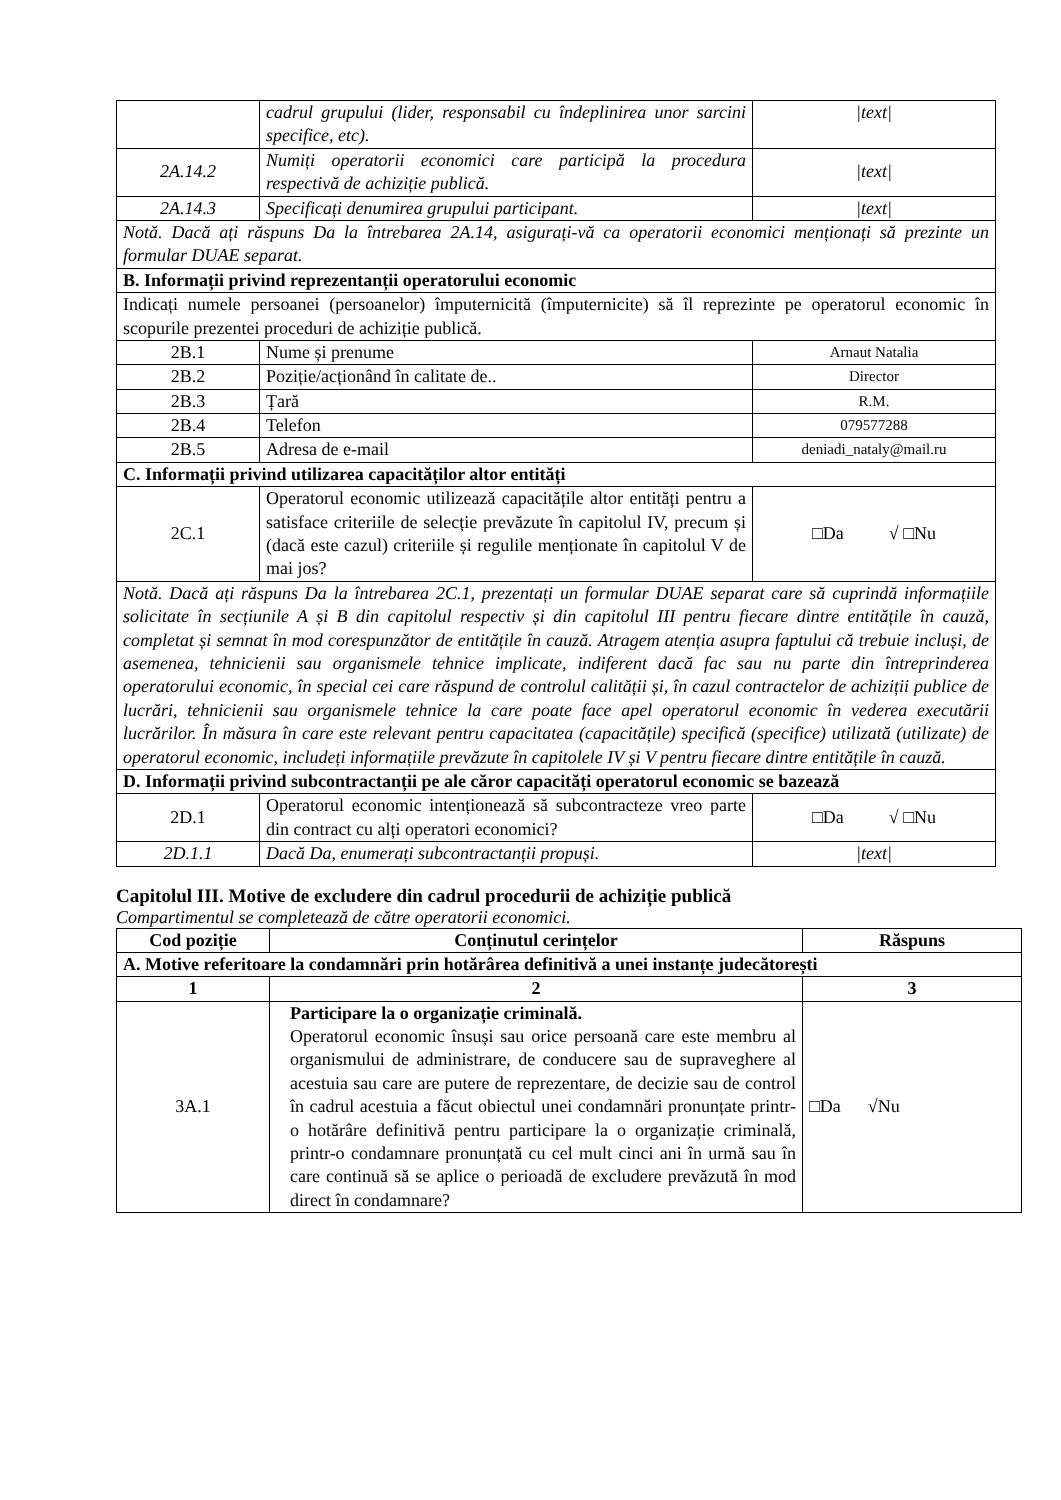| | cadrul grupului (lider, responsabil cu îndeplinirea unor sarcini specifice, etc). | /text/ |
| 2A.14.2 | Numiți operatorii economici care participă la procedura respectivă de achiziție publică. | /text/ |
| 2A.14.3 | Specificați denumirea grupului participant. | /text/ |
| Notă. Dacă ați răspuns Da la întrebarea 2A.14, asigurați-vă ca operatorii economici menționați să prezinte un formular DUAE separat. | | |
| B. Informații privind reprezentanții operatorului economic | | |
| Indicați numele persoanei (persoanelor) împuternicită (împuternicite) să îl reprezinte pe operatorul economic în scopurile prezentei proceduri de achiziție publică. | | |
| 2B.1 | Nume și prenume | Arnaut Natalia |
| 2B.2 | Poziție/acționând în calitate de.. | Director |
| 2B.3 | Țară | R.M. |
| 2B.4 | Telefon | 079577288 |
| 2B.5 | Adresa de e-mail | deniadi_nataly@mail.ru |
| C. Informații privind utilizarea capacităților altor entități | | |
| 2C.1 | Operatorul economic utilizează capacitățile altor entități pentru a satisface criteriile de selecție prevăzute în capitolul IV, precum și (dacă este cazul) criteriile și regulile menționate în capitolul V de mai jos? | □Da √ □Nu |
| Notă. Dacă ați răspuns Da la întrebarea 2C.1, prezentați un formular DUAE separat care să cuprindă informațiile solicitate în secțiunile A și B din capitolul respectiv și din capitolul III pentru fiecare dintre entitățile în cauză, completat și semnat în mod corespunzător de entitățile în cauză. Atragem atenția asupra faptului că trebuie incluși, de asemenea, tehnicienii sau organismele tehnice implicate, indiferent dacă fac sau nu parte din întreprinderea operatorului economic, în special cei care răspund de controlul calității și, în cazul contractelor de achiziții publice de lucrări, tehnicienii sau organismele tehnice la care poate face apel operatorul economic în vederea executării lucrărilor. În măsura în care este relevant pentru capacitatea (capacitățile) specifică (specifice) utilizată (utilizate) de operatorul economic, includeți informațiile prevăzute în capitolele IV și V pentru fiecare dintre entitățile în cauză. | | |
| D. Informații privind subcontractanții pe ale căror capacități operatorul economic se bazează | | |
| 2D.1 | Operatorul economic intenționează să subcontracteze vreo parte din contract cu alți operatori economici? | □Da √ □Nu |
| 2D.1.1 | Dacă Da, enumerați subcontractanții propuși. | /text/ |
Capitolul III. Motive de excludere din cadrul procedurii de achiziție publică
Compartimentul se completează de către operatorii economici.
| Cod poziție | Conținutul cerințelor | Răspuns |
| --- | --- | --- |
| A. Motive referitoare la condamnări prin hotărârea definitivă a unei instanțe judecătorești | | |
| 1 | 2 | 3 |
| 3A.1 | Participare la o organizație criminală. Operatorul economic însuși sau orice persoană care este membru al organismului de administrare, de conducere sau de supraveghere al acestuia sau care are putere de reprezentare, de decizie sau de control în cadrul acestuia a făcut obiectul unei condamnări pronunțate printr-o hotărâre definitivă pentru participare la o organizație criminală, printr-o condamnare pronunțată cu cel mult cinci ani în urmă sau în care continuă să se aplice o perioadă de excludere prevăzută în mod direct în condamnare? | □Da √Nu |